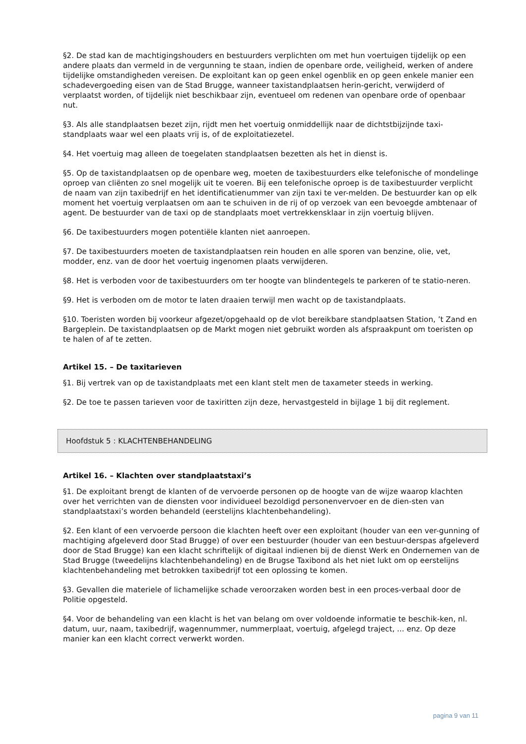§2. De stad kan de machtigingshouders en bestuurders verplichten om met hun voertuigen tijdelijk op een andere plaats dan vermeld in de vergunning te staan, indien de openbare orde, veiligheid, werken of andere tijdelijke omstandigheden vereisen. De exploitant kan op geen enkel ogenblik en op geen enkele manier een schadevergoeding eisen van de Stad Brugge, wanneer taxistandplaatsen herin-gericht, verwijderd of verplaatst worden, of tijdelijk niet beschikbaar zijn, eventueel om redenen van openbare orde of openbaar nut.
§3. Als alle standplaatsen bezet zijn, rijdt men het voertuig onmiddellijk naar de dichtstbijzijnde taxi-standplaats waar wel een plaats vrij is, of de exploitatiezetel.
§4. Het voertuig mag alleen de toegelaten standplaatsen bezetten als het in dienst is.
§5. Op de taxistandplaatsen op de openbare weg, moeten de taxibestuurders elke telefonische of mondelinge oproep van cliënten zo snel mogelijk uit te voeren. Bij een telefonische oproep is de taxibestuurder verplicht de naam van zijn taxibedrijf en het identificatienummer van zijn taxi te ver-melden. De bestuurder kan op elk moment het voertuig verplaatsen om aan te schuiven in de rij of op verzoek van een bevoegde ambtenaar of agent. De bestuurder van de taxi op de standplaats moet vertrekkensklaar in zijn voertuig blijven.
§6. De taxibestuurders mogen potentiële klanten niet aanroepen.
§7. De taxibestuurders moeten de taxistandplaatsen rein houden en alle sporen van benzine, olie, vet, modder, enz. van de door het voertuig ingenomen plaats verwijderen.
§8. Het is verboden voor de taxibestuurders om ter hoogte van blindentegels te parkeren of te statio-neren.
§9. Het is verboden om de motor te laten draaien terwijl men wacht op de taxistandplaats.
§10. Toeristen worden bij voorkeur afgezet/opgehaald op de vlot bereikbare standplaatsen Station, ’t Zand en Bargeplein. De taxistandplaatsen op de Markt mogen niet gebruikt worden als afspraakpunt om toeristen op te halen of af te zetten.
Artikel 15. – De taxitarieven
§1. Bij vertrek van op de taxistandplaats met een klant stelt men de taxameter steeds in werking.
§2. De toe te passen tarieven voor de taxiritten zijn deze, hervastgesteld in bijlage 1 bij dit reglement.
Hoofdstuk 5 : KLACHTENBEHANDELING
Artikel 16. – Klachten over standplaatstaxi’s
§1. De exploitant brengt de klanten of de vervoerde personen op de hoogte van de wijze waarop klachten over het verrichten van de diensten voor individueel bezoldigd personenvervoer en de dien-sten van standplaatstaxi’s worden behandeld (eerstelijns klachtenbehandeling).
§2. Een klant of een vervoerde persoon die klachten heeft over een exploitant (houder van een ver-gunning of machtiging afgeleverd door Stad Brugge) of over een bestuurder (houder van een bestuur-derspas afgeleverd door de Stad Brugge) kan een klacht schriftelijk of digitaal indienen bij de dienst Werk en Ondernemen van de Stad Brugge (tweedelijns klachtenbehandeling) en de Brugse Taxibond als het niet lukt om op eerstelijns klachtenbehandeling met betrokken taxibedrijf tot een oplossing te komen.
§3. Gevallen die materiele of lichamelijke schade veroorzaken worden best in een proces-verbaal door de Politie opgesteld.
§4. Voor de behandeling van een klacht is het van belang om over voldoende informatie te beschik-ken, nl. datum, uur, naam, taxibedrijf, wagennummer, nummerplaat, voertuig, afgelegd traject, ... enz. Op deze manier kan een klacht correct verwerkt worden.
pagina 9 van 11